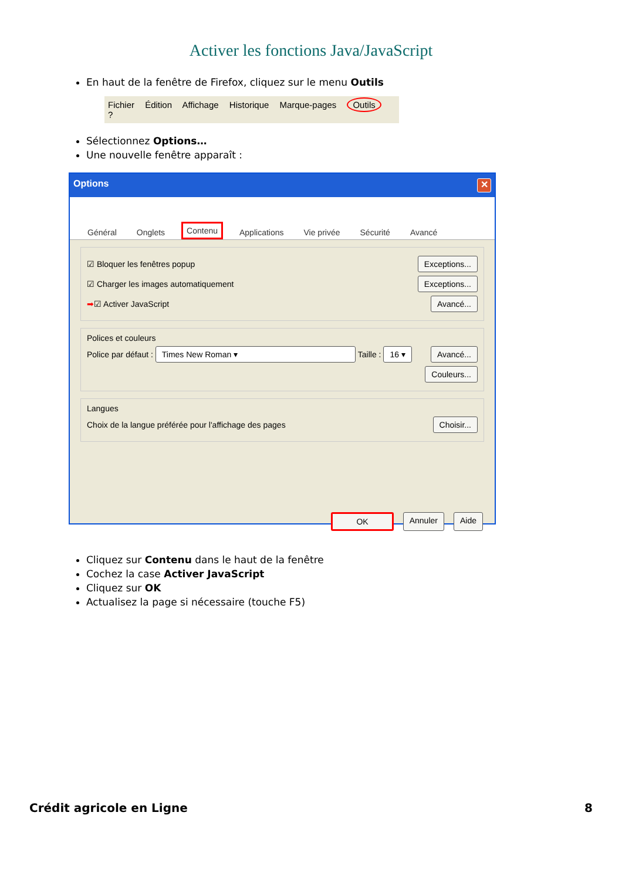Activer les fonctions Java/JavaScript
En haut de la fenêtre de Firefox, cliquez sur le menu Outils
Fichier Édition Affichage Historique Marque-pages Outils ?
Sélectionnez Options…
Une nouvelle fenêtre apparaît :
Options ✕
Général
Onglets
Contenu
Applications
Vie privée
Sécurité
Avancé
☑ Bloquer les fenêtres popup Exceptions...
☑ Charger les images automatiquement Exceptions...
➡☑ Activer JavaScript Avancé...
Polices et couleurs
Police par défaut : Times New Roman ▾ Taille : 16 ▾ Avancé...
Couleurs...
Langues
Choix de la langue préférée pour l'affichage des pages Choisir...
OK Annuler Aide
Cliquez sur Contenu dans le haut de la fenêtre
Cochez la case Activer JavaScript
Cliquez sur OK
Actualisez la page si nécessaire (touche F5)
Crédit agricole en Ligne 8